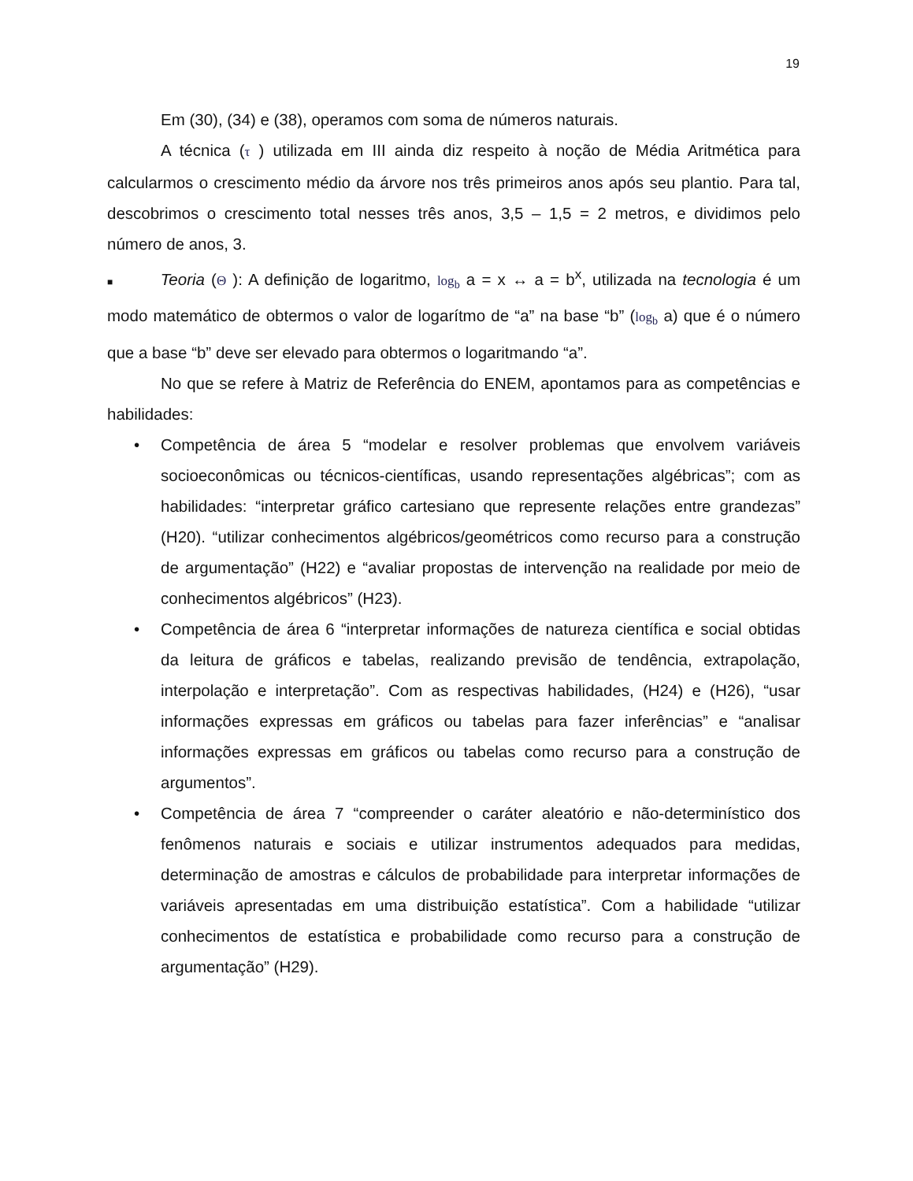19
Em (30), (34) e (38), operamos com soma de números naturais.
A técnica (τ ) utilizada em III ainda diz respeito à noção de Média Aritmética para calcularmos o crescimento médio da árvore nos três primeiros anos após seu plantio. Para tal, descobrimos o crescimento total nesses três anos, 3,5 – 1,5 = 2 metros, e dividimos pelo número de anos, 3.
■ Teoria (Θ ): A definição de logaritmo, log<sub>b</sub> a = x ↔ a = b<sup>x</sup>, utilizada na tecnologia é um modo matemático de obtermos o valor de logarítmo de “a” na base “b” (log<sub>b</sub> a) que é o número que a base “b” deve ser elevado para obtermos o logaritmando “a”.
No que se refere à Matriz de Referência do ENEM, apontamos para as competências e habilidades:
• Competência de área 5 “modelar e resolver problemas que envolvem variáveis socioeconômicas ou técnicos-científicas, usando representações algébricas”; com as habilidades: “interpretar gráfico cartesiano que represente relações entre grandezas” (H20). “utilizar conhecimentos algébricos/geométricos como recurso para a construção de argumentação” (H22) e “avaliar propostas de intervenção na realidade por meio de conhecimentos algébricos” (H23).
• Competência de área 6 “interpretar informações de natureza científica e social obtidas da leitura de gráficos e tabelas, realizando previsão de tendência, extrapolação, interpolação e interpretação”. Com as respectivas habilidades, (H24) e (H26), “usar informações expressas em gráficos ou tabelas para fazer inferências” e “analisar informações expressas em gráficos ou tabelas como recurso para a construção de argumentos”.
• Competência de área 7 “compreender o caráter aleatório e não-determinístico dos fenômenos naturais e sociais e utilizar instrumentos adequados para medidas, determinação de amostras e cálculos de probabilidade para interpretar informações de variáveis apresentadas em uma distribuição estatística”. Com a habilidade “utilizar conhecimentos de estatística e probabilidade como recurso para a construção de argumentação” (H29).